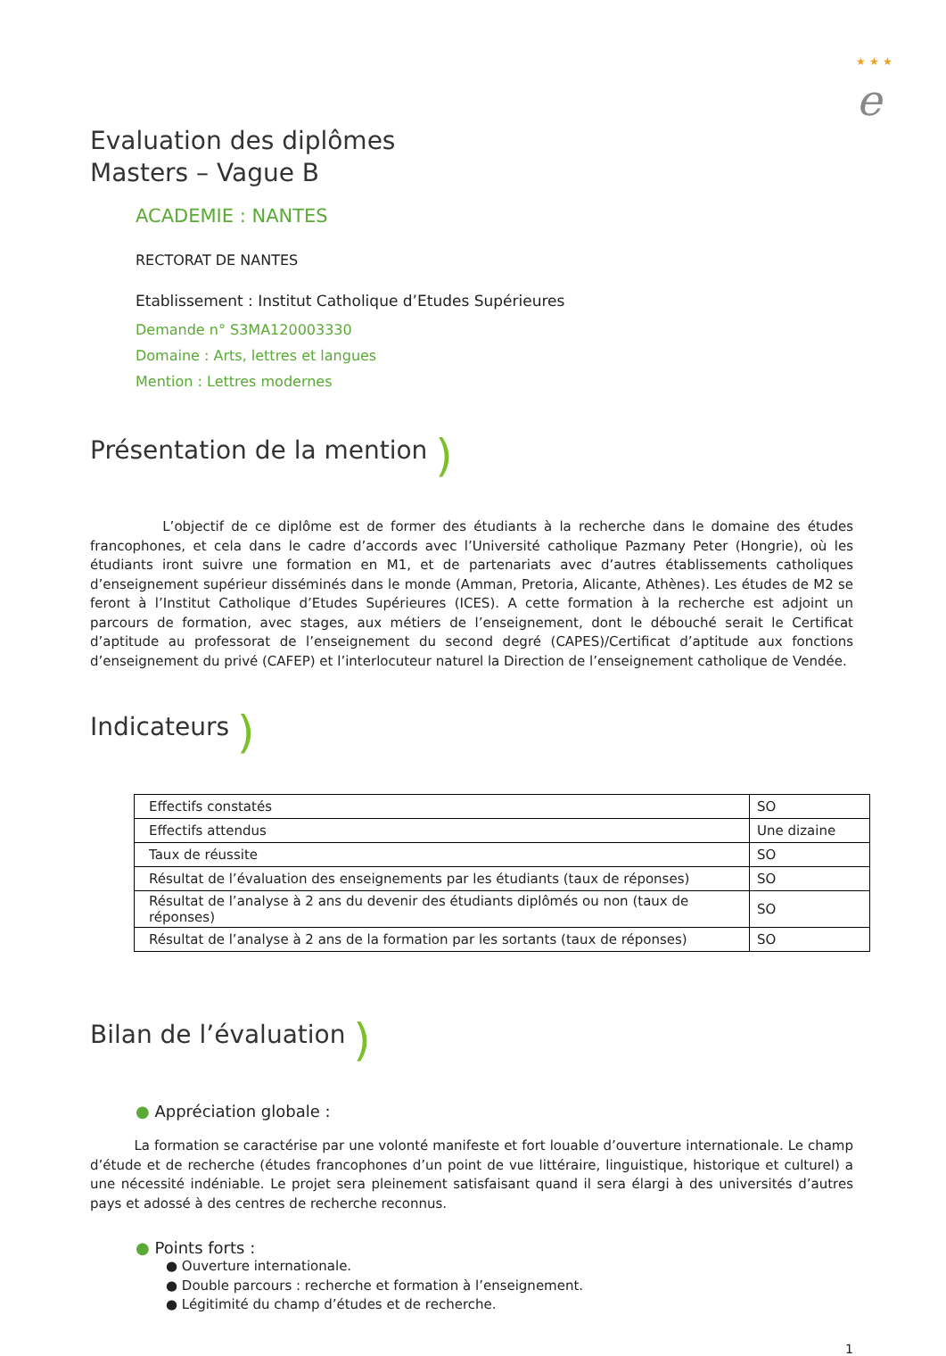★ ★ ★
e
Evaluation des diplômes
Masters – Vague B
ACADEMIE : NANTES
RECTORAT DE NANTES
Etablissement : Institut Catholique d’Etudes Supérieures
Demande n° S3MA120003330
Domaine : Arts, lettres et langues
Mention : Lettres modernes
Présentation de la mention )
L’objectif de ce diplôme est de former des étudiants à la recherche dans le domaine des études francophones, et cela dans le cadre d’accords avec l’Université catholique Pazmany Peter (Hongrie), où les étudiants iront suivre une formation en M1, et de partenariats avec d’autres établissements catholiques d’enseignement supérieur disséminés dans le monde (Amman, Pretoria, Alicante, Athènes). Les études de M2 se feront à l’Institut Catholique d’Etudes Supérieures (ICES). A cette formation à la recherche est adjoint un parcours de formation, avec stages, aux métiers de l’enseignement, dont le débouché serait le Certificat d’aptitude au professorat de l’enseignement du second degré (CAPES)/Certificat d’aptitude aux fonctions d’enseignement du privé (CAFEP) et l’interlocuteur naturel la Direction de l’enseignement catholique de Vendée.
Indicateurs )
| Effectifs constatés | SO |
| Effectifs attendus | Une dizaine |
| Taux de réussite | SO |
| Résultat de l’évaluation des enseignements par les étudiants (taux de réponses) | SO |
| Résultat de l’analyse à 2 ans du devenir des étudiants diplômés ou non (taux de réponses) | SO |
| Résultat de l’analyse à 2 ans de la formation par les sortants (taux de réponses) | SO |
Bilan de l’évaluation )
● Appréciation globale :
La formation se caractérise par une volonté manifeste et fort louable d’ouverture internationale. Le champ d’étude et de recherche (études francophones d’un point de vue littéraire, linguistique, historique et culturel) a une nécessité indéniable. Le projet sera pleinement satisfaisant quand il sera élargi à des universités d’autres pays et adossé à des centres de recherche reconnus.
● Points forts :
● Ouverture internationale.
● Double parcours : recherche et formation à l’enseignement.
● Légitimité du champ d’études et de recherche.
1